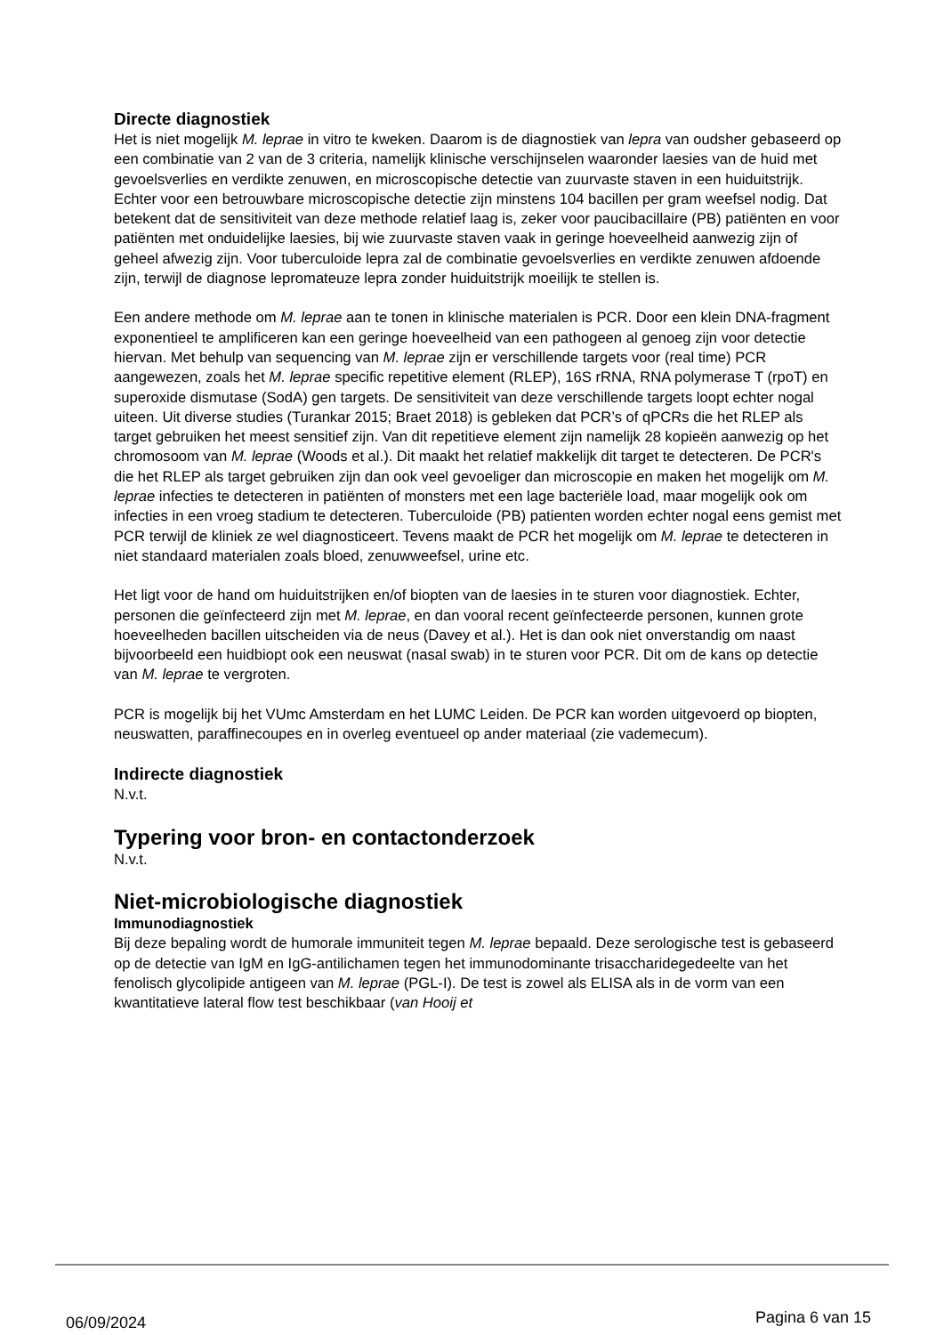Directe diagnostiek
Het is niet mogelijk M. leprae in vitro te kweken. Daarom is de diagnostiek van lepra van oudsher gebaseerd op een combinatie van 2 van de 3 criteria, namelijk klinische verschijnselen waaronder laesies van de huid met gevoelsverlies en verdikte zenuwen, en microscopische detectie van zuurvaste staven in een huiduitstrijk. Echter voor een betrouwbare microscopische detectie zijn minstens 104 bacillen per gram weefsel nodig. Dat betekent dat de sensitiviteit van deze methode relatief laag is, zeker voor paucibacillaire (PB) patiënten en voor patiënten met onduidelijke laesies, bij wie zuurvaste staven vaak in geringe hoeveelheid aanwezig zijn of geheel afwezig zijn. Voor tuberculoide lepra zal de combinatie gevoelsverlies en verdikte zenuwen afdoende zijn, terwijl de diagnose lepromateuze lepra zonder huiduitstrijk moeilijk te stellen is.
Een andere methode om M. leprae aan te tonen in klinische materialen is PCR. Door een klein DNA-fragment exponentieel te amplificeren kan een geringe hoeveelheid van een pathogeen al genoeg zijn voor detectie hiervan. Met behulp van sequencing van M. leprae zijn er verschillende targets voor (real time) PCR aangewezen, zoals het M. leprae specific repetitive element (RLEP), 16S rRNA, RNA polymerase T (rpoT) en superoxide dismutase (SodA) gen targets. De sensitiviteit van deze verschillende targets loopt echter nogal uiteen. Uit diverse studies (Turankar 2015; Braet 2018) is gebleken dat PCR’s of qPCRs die het RLEP als target gebruiken het meest sensitief zijn. Van dit repetitieve element zijn namelijk 28 kopieën aanwezig op het chromosoom van M. leprae (Woods et al.). Dit maakt het relatief makkelijk dit target te detecteren. De PCR's die het RLEP als target gebruiken zijn dan ook veel gevoeliger dan microscopie en maken het mogelijk om M. leprae infecties te detecteren in patiënten of monsters met een lage bacteriële load, maar mogelijk ook om infecties in een vroeg stadium te detecteren. Tuberculoide (PB) patienten worden echter nogal eens gemist met PCR terwijl de kliniek ze wel diagnosticeert. Tevens maakt de PCR het mogelijk om M. leprae te detecteren in niet standaard materialen zoals bloed, zenuwweefsel, urine etc.
Het ligt voor de hand om huiduitstrijken en/of biopten van de laesies in te sturen voor diagnostiek. Echter, personen die geïnfecteerd zijn met M. leprae, en dan vooral recent geïnfecteerde personen, kunnen grote hoeveelheden bacillen uitscheiden via de neus (Davey et al.). Het is dan ook niet onverstandig om naast bijvoorbeeld een huidbiopt ook een neuswat (nasal swab) in te sturen voor PCR. Dit om de kans op detectie van M. leprae te vergroten.
PCR is mogelijk bij het VUmc Amsterdam en het LUMC Leiden. De PCR kan worden uitgevoerd op biopten, neuswatten, paraffinecoupes en in overleg eventueel op ander materiaal (zie vademecum).
Indirecte diagnostiek
N.v.t.
Typering voor bron- en contactonderzoek
N.v.t.
Niet-microbiologische diagnostiek
Immunodiagnostiek
Bij deze bepaling wordt de humorale immuniteit tegen M. leprae bepaald. Deze serologische test is gebaseerd op de detectie van IgM en IgG-antilichamen tegen het immunodominante trisaccharidegedeelte van het fenolisch glycolipide antigeen van M. leprae (PGL-I). De test is zowel als ELISA als in de vorm van een kwantitatieve lateral flow test beschikbaar (van Hooij et
06/09/2024 Pagina 6 van 15